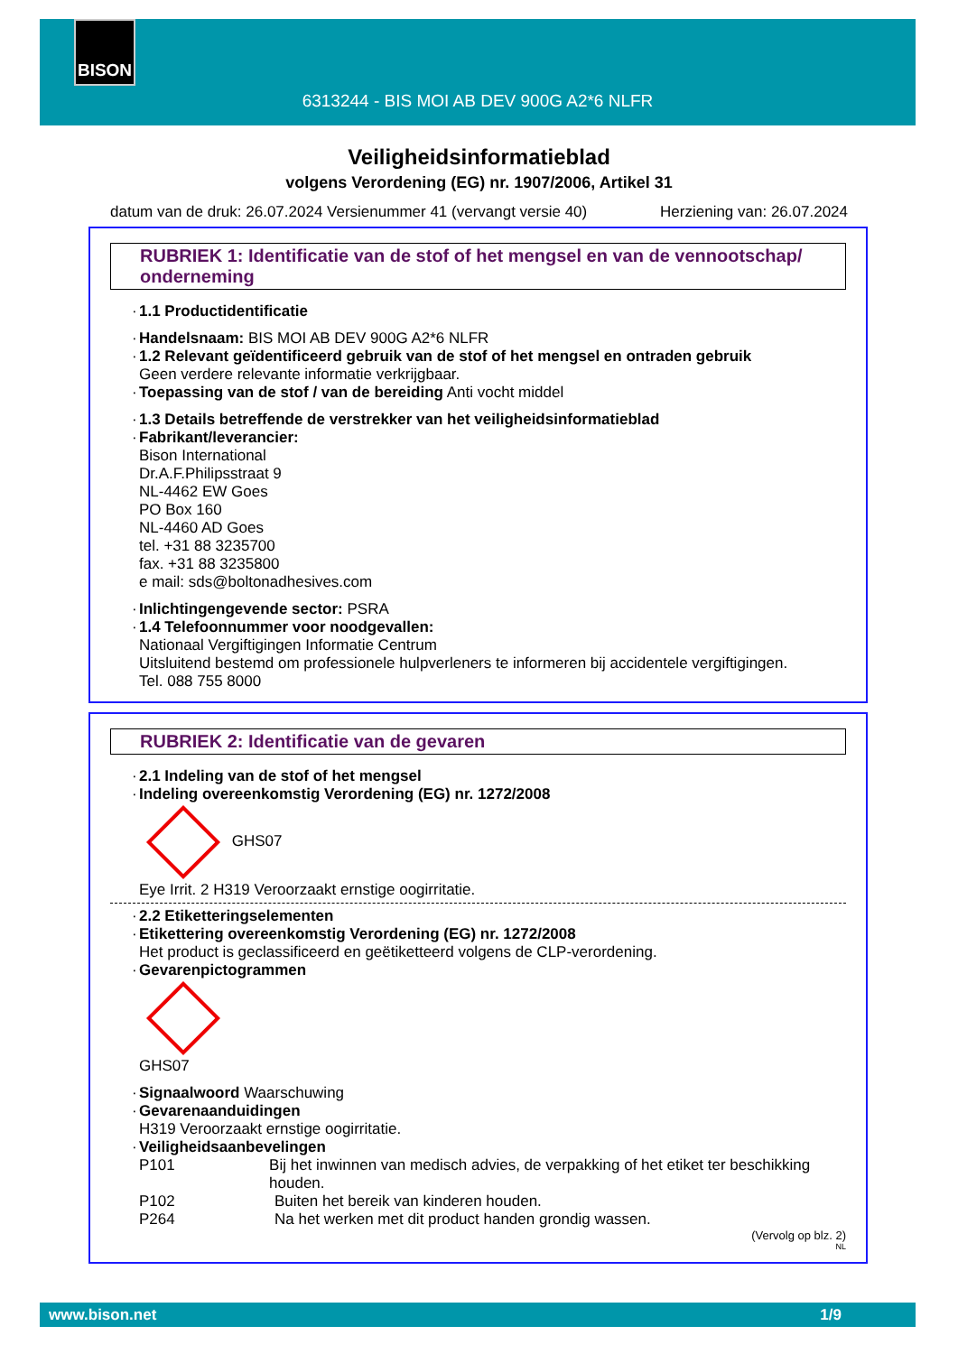BISON
6313244 - BIS MOI AB DEV 900G A2*6 NLFR
Veiligheidsinformatieblad
volgens Verordening (EG) nr. 1907/2006, Artikel 31
datum van de druk: 26.07.2024 Versienummer 41 (vervangt versie 40) Herziening van: 26.07.2024
RUBRIEK 1: Identificatie van de stof of het mengsel en van de vennootschap/ onderneming
· 1.1 Productidentificatie
· Handelsnaam: BIS MOI AB DEV 900G A2*6 NLFR
· 1.2 Relevant geïdentificeerd gebruik van de stof of het mengsel en ontraden gebruik
Geen verdere relevante informatie verkrijgbaar.
· Toepassing van de stof / van de bereiding Anti vocht middel
· 1.3 Details betreffende de verstrekker van het veiligheidsinformatieblad
· Fabrikant/leverancier:
Bison International
Dr.A.F.Philipsstraat 9
NL-4462 EW Goes
PO Box 160
NL-4460 AD Goes
tel. +31 88 3235700
fax. +31 88 3235800
e mail: sds@boltonadhesives.com
· Inlichtingengevende sector: PSRA
· 1.4 Telefoonnummer voor noodgevallen:
Nationaal Vergiftigingen Informatie Centrum
Uitsluitend bestemd om professionele hulpverleners te informeren bij accidentele vergiftigingen.
Tel. 088 755 8000
RUBRIEK 2: Identificatie van de gevaren
· 2.1 Indeling van de stof of het mengsel
· Indeling overeenkomstig Verordening (EG) nr. 1272/2008
GHS07
Eye Irrit. 2 H319 Veroorzaakt ernstige oogirritatie.
· 2.2 Etiketteringselementen
· Etikettering overeenkomstig Verordening (EG) nr. 1272/2008
Het product is geclassificeerd en geëtiketteerd volgens de CLP-verordening.
· Gevarenpictogrammen
GHS07
· Signaalwoord Waarschuwing
· Gevarenaanduidingen
H319 Veroorzaakt ernstige oogirritatie.
· Veiligheidsaanbevelingen
P101 Bij het inwinnen van medisch advies, de verpakking of het etiket ter beschikking houden.
P102 Buiten het bereik van kinderen houden.
P264 Na het werken met dit product handen grondig wassen.
(Vervolg op blz. 2)
NL
www.bison.net 1/9